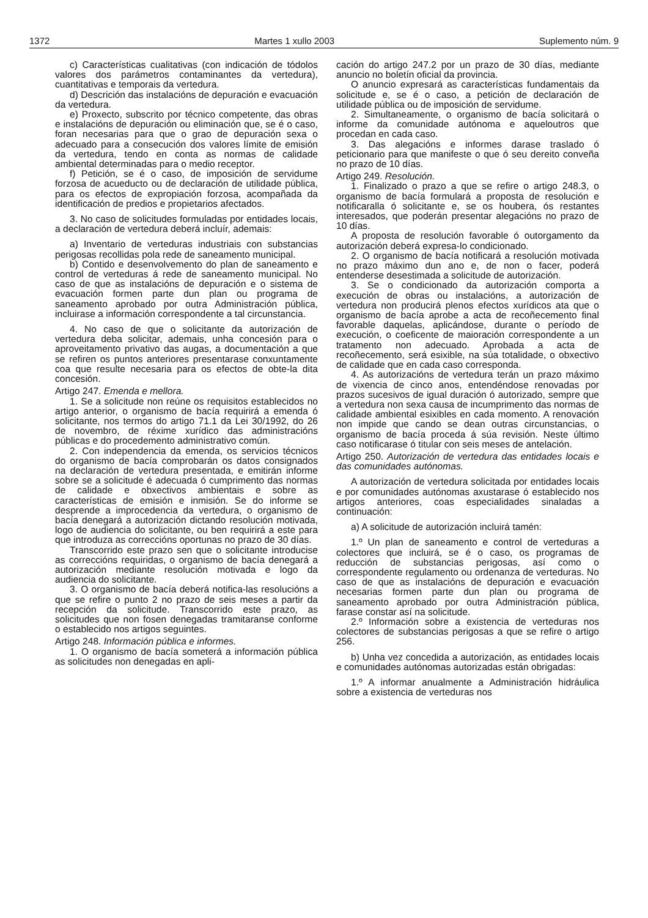1372 Martes 1 xullo 2003 Suplemento núm. 9
c) Características cualitativas (con indicación de tódolos valores dos parámetros contaminantes da vertedura), cuantitativas e temporais da vertedura.
d) Descrición das instalacións de depuración e evacuación da vertedura.
e) Proxecto, subscrito por técnico competente, das obras e instalacións de depuración ou eliminación que, se é o caso, foran necesarias para que o grao de depuración sexa o adecuado para a consecución dos valores límite de emisión da vertedura, tendo en conta as normas de calidade ambiental determinadas para o medio receptor.
f) Petición, se é o caso, de imposición de servidume forzosa de acueducto ou de declaración de utilidade pública, para os efectos de expropiación forzosa, acompañada da identificación de predios e propietarios afectados.
3. No caso de solicitudes formuladas por entidades locais, a declaración de vertedura deberá incluír, ademais:
a) Inventario de verteduras industriais con substancias perigosas recollidas pola rede de saneamento municipal.
b) Contido e desenvolvemento do plan de saneamento e control de verteduras á rede de saneamento municipal. No caso de que as instalacións de depuración e o sistema de evacuación formen parte dun plan ou programa de saneamento aprobado por outra Administración pública, incluirase a información correspondente a tal circunstancia.
4. No caso de que o solicitante da autorización de vertedura deba solicitar, ademais, unha concesión para o aproveitamento privativo das augas, a documentación a que se refiren os puntos anteriores presentarase conxuntamente coa que resulte necesaria para os efectos de obte-la dita concesión.
Artigo 247. Emenda e mellora.
1. Se a solicitude non reúne os requisitos establecidos no artigo anterior, o organismo de bacía requirirá a emenda ó solicitante, nos termos do artigo 71.1 da Lei 30/1992, do 26 de novembro, de réxime xurídico das administracións públicas e do procedemento administrativo común.
2. Con independencia da emenda, os servicios técnicos do organismo de bacía comprobarán os datos consignados na declaración de vertedura presentada, e emitirán informe sobre se a solicitude é adecuada ó cumprimento das normas de calidade e obxectivos ambientais e sobre as características de emisión e inmisión. Se do informe se desprende a improcedencia da vertedura, o organismo de bacía denegará a autorización dictando resolución motivada, logo de audiencia do solicitante, ou ben requirirá a este para que introduza as correccións oportunas no prazo de 30 días.
Transcorrido este prazo sen que o solicitante introducise as correccións requiridas, o organismo de bacía denegará a autorización mediante resolución motivada e logo da audiencia do solicitante.
3. O organismo de bacía deberá notifica-las resolucións a que se refire o punto 2 no prazo de seis meses a partir da recepción da solicitude. Transcorrido este prazo, as solicitudes que non fosen denegadas tramitaranse conforme o establecido nos artigos seguintes.
Artigo 248. Información pública e informes.
1. O organismo de bacía someterá a información pública as solicitudes non denegadas en apli-
cación do artigo 247.2 por un prazo de 30 días, mediante anuncio no boletín oficial da provincia.
O anuncio expresará as características fundamentais da solicitude e, se é o caso, a petición de declaración de utilidade pública ou de imposición de servidume.
2. Simultaneamente, o organismo de bacía solicitará o informe da comunidade autónoma e aqueloutros que procedan en cada caso.
3. Das alegacións e informes darase traslado ó peticionario para que manifeste o que ó seu dereito conveña no prazo de 10 días.
Artigo 249. Resolución.
1. Finalizado o prazo a que se refire o artigo 248.3, o organismo de bacía formulará a proposta de resolución e notificaralla ó solicitante e, se os houbera, ós restantes interesados, que poderán presentar alegacións no prazo de 10 días.
A proposta de resolución favorable ó outorgamento da autorización deberá expresa-lo condicionado.
2. O organismo de bacía notificará a resolución motivada no prazo máximo dun ano e, de non o facer, poderá entenderse desestimada a solicitude de autorización.
3. Se o condicionado da autorización comporta a execución de obras ou instalacións, a autorización de vertedura non producirá plenos efectos xurídicos ata que o organismo de bacía aprobe a acta de recoñecemento final favorable daquelas, aplicándose, durante o período de execución, o coeficente de maioración correspondente a un tratamento non adecuado. Aprobada a acta de recoñecemento, será esixible, na súa totalidade, o obxectivo de calidade que en cada caso corresponda.
4. As autorizacións de vertedura terán un prazo máximo de vixencia de cinco anos, entendéndose renovadas por prazos sucesivos de igual duración ó autorizado, sempre que a vertedura non sexa causa de incumprimento das normas de calidade ambiental esixibles en cada momento. A renovación non impide que cando se dean outras circunstancias, o organismo de bacía proceda á súa revisión. Neste último caso notificarase ó titular con seis meses de antelación.
Artigo 250. Autorización de vertedura das entidades locais e das comunidades autónomas.
A autorización de vertedura solicitada por entidades locais e por comunidades autónomas axustarase ó establecido nos artigos anteriores, coas especialidades sinaladas a continuación:
a) A solicitude de autorización incluirá tamén:
1.º Un plan de saneamento e control de verteduras a colectores que incluirá, se é o caso, os programas de reducción de substancias perigosas, así como o correspondente regulamento ou ordenanza de verteduras. No caso de que as instalacións de depuración e evacuación necesarias formen parte dun plan ou programa de saneamento aprobado por outra Administración pública, farase constar así na solicitude.
2.º Información sobre a existencia de verteduras nos colectores de substancias perigosas a que se refire o artigo 256.
b) Unha vez concedida a autorización, as entidades locais e comunidades autónomas autorizadas están obrigadas:
1.º A informar anualmente a Administración hidráulica sobre a existencia de verteduras nos